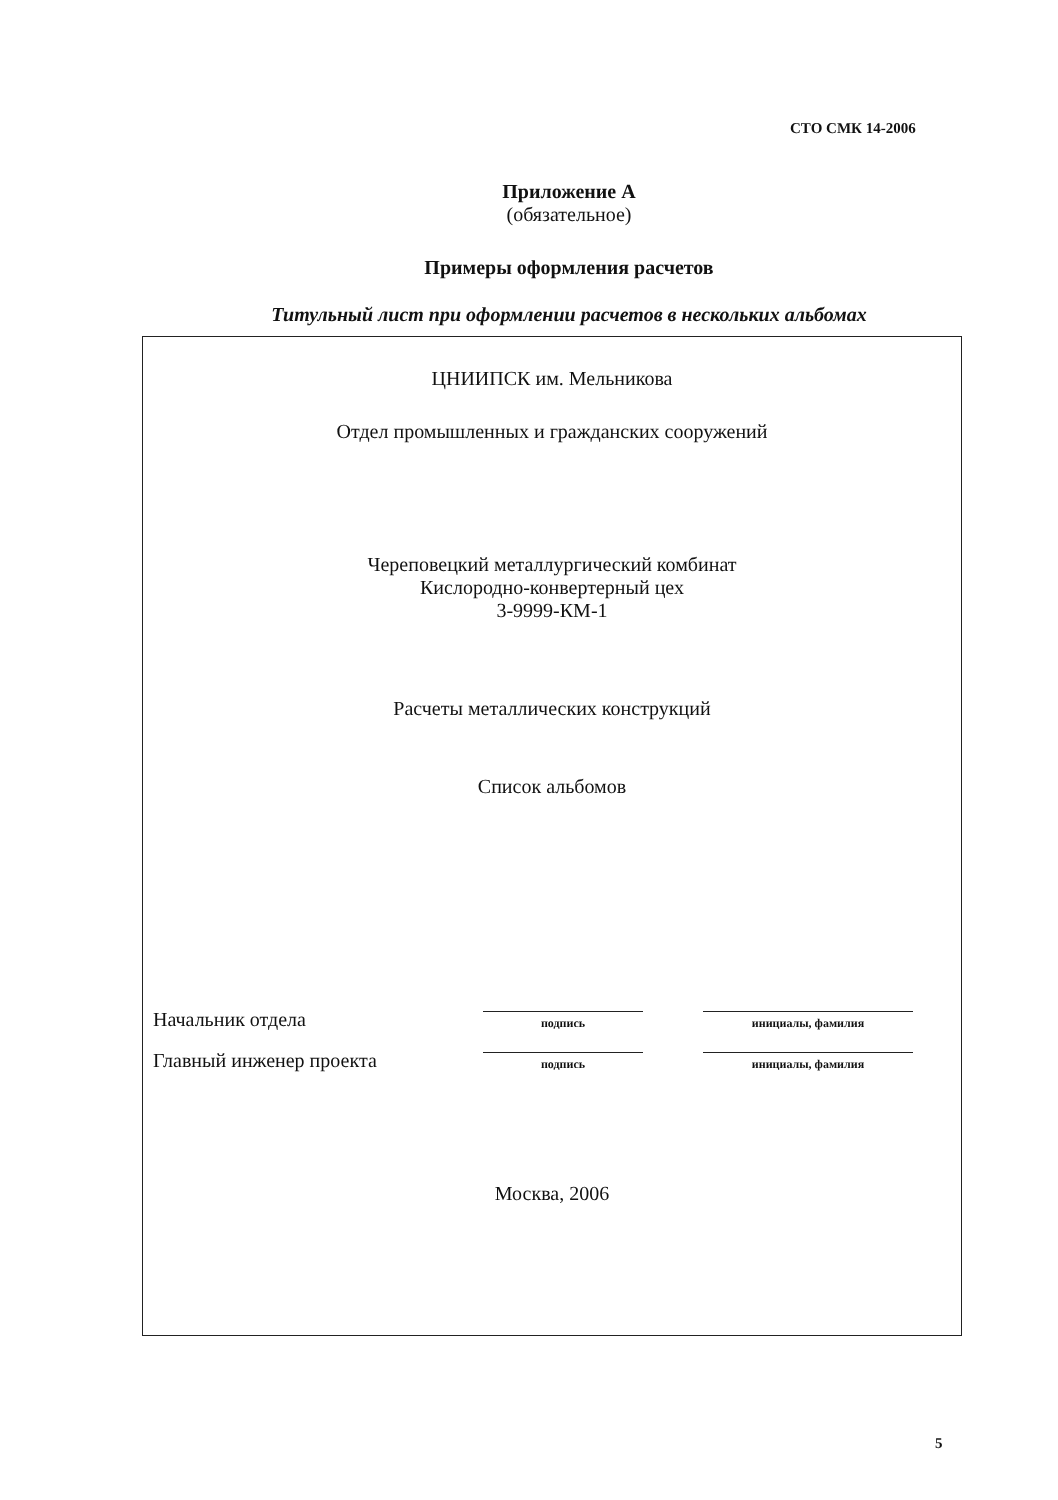СТО СМК 14-2006
Приложение А
(обязательное)
Примеры оформления расчетов
Титульный лист при оформлении расчетов в нескольких альбомах
ЦНИИПСК им. Мельникова
Отдел промышленных и гражданских сооружений
Череповецкий металлургический комбинат
Кислородно-конвертерный цех
3-9999-КМ-1
Расчеты металлических конструкций
Список альбомов
Начальник отдела
подпись
инициалы, фамилия
Главный инженер проекта
подпись
инициалы, фамилия
Москва, 2006
5